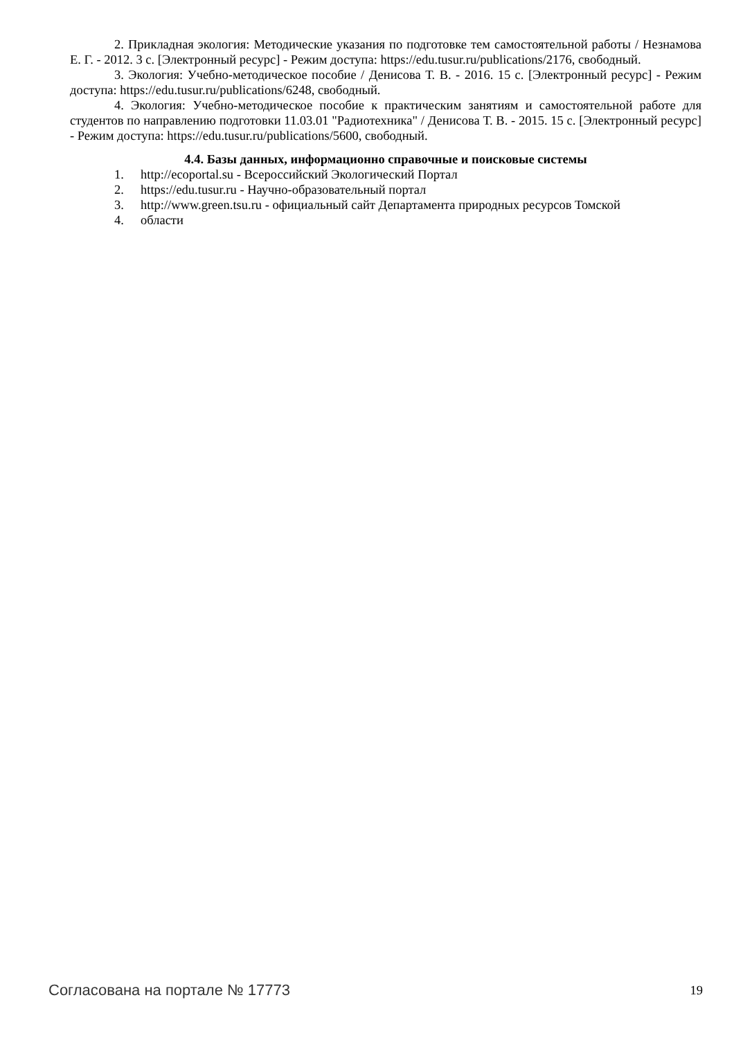2. Прикладная экология: Методические указания по подготовке тем самостоятельной работы / Незнамова Е. Г. - 2012. 3 с. [Электронный ресурс] - Режим доступа: https://edu.tusur.ru/publications/2176, свободный.
3. Экология: Учебно-методическое пособие / Денисова Т. В. - 2016. 15 с. [Электронный ресурс] - Режим доступа: https://edu.tusur.ru/publications/6248, свободный.
4. Экология: Учебно-методическое пособие к практическим занятиям и самостоятельной работе для студентов по направлению подготовки 11.03.01 "Радиотехника" / Денисова Т. В. - 2015. 15 с. [Электронный ресурс] - Режим доступа: https://edu.tusur.ru/publications/5600, свободный.
4.4. Базы данных, информационно справочные и поисковые системы
1. http://ecoportal.su - Всероссийский Экологический Портал
2. https://edu.tusur.ru - Научно-образовательный портал
3. http://www.green.tsu.ru - официальный сайт Департамента природных ресурсов Томской
4. области
Согласована на портале № 17773
19